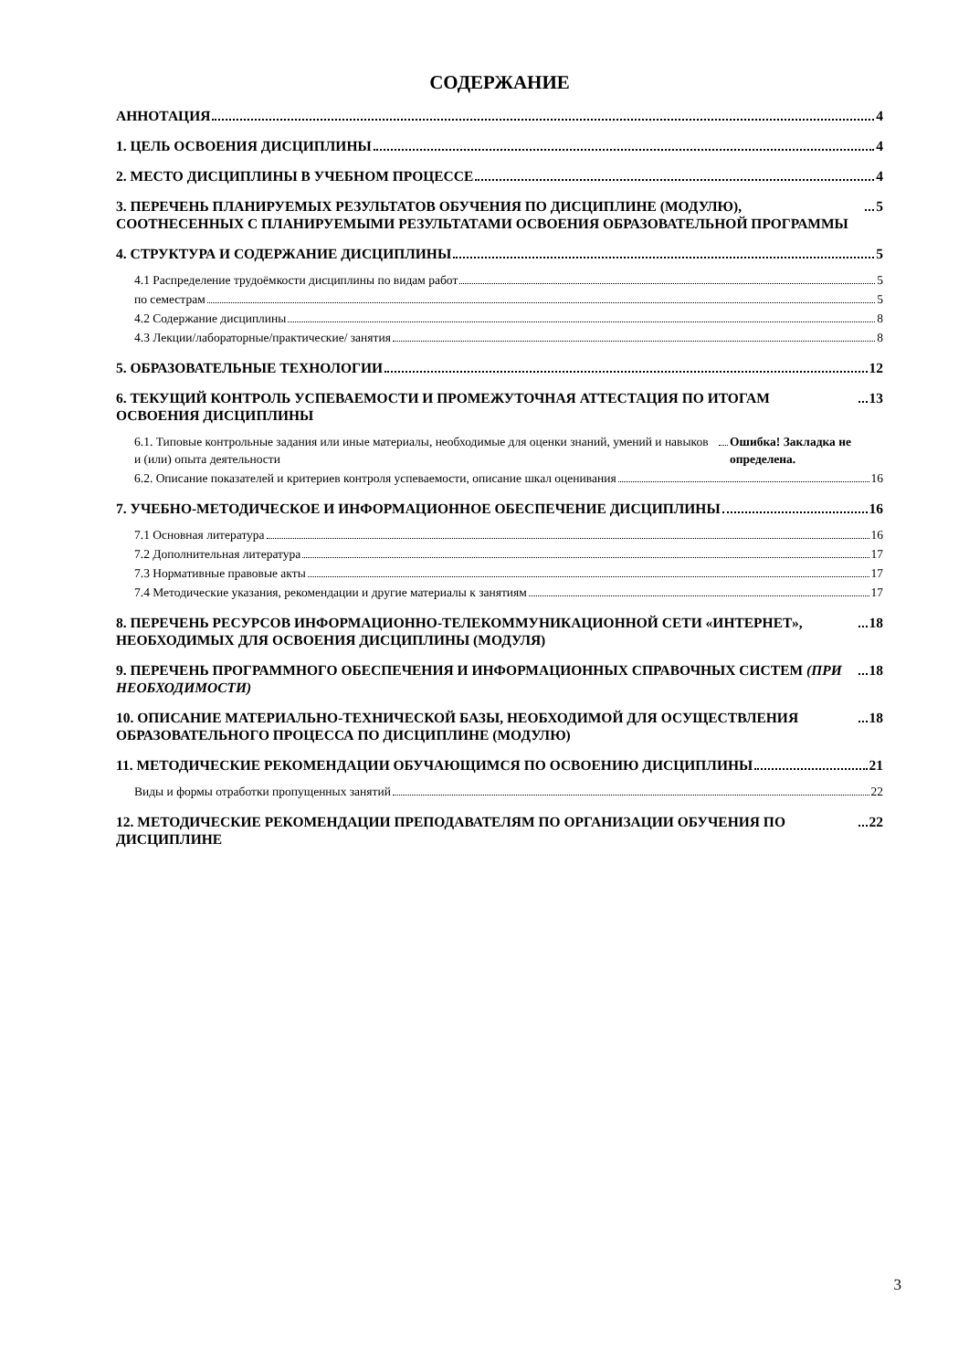СОДЕРЖАНИЕ
АННОТАЦИЯ 4
1. ЦЕЛЬ ОСВОЕНИЯ ДИСЦИПЛИНЫ 4
2. МЕСТО ДИСЦИПЛИНЫ В УЧЕБНОМ ПРОЦЕССЕ 4
3. ПЕРЕЧЕНЬ ПЛАНИРУЕМЫХ РЕЗУЛЬТАТОВ ОБУЧЕНИЯ ПО ДИСЦИПЛИНЕ (МОДУЛЮ), СООТНЕСЕННЫХ С ПЛАНИРУЕМЫМИ РЕЗУЛЬТАТАМИ ОСВОЕНИЯ ОБРАЗОВАТЕЛЬНОЙ ПРОГРАММЫ 5
4. СТРУКТУРА И СОДЕРЖАНИЕ ДИСЦИПЛИНЫ 5
4.1 Распределение трудоёмкости дисциплины по видам работ 5
по семестрам 5
4.2 Содержание дисциплины 8
4.3 Лекции/лабораторные/практические/ занятия 8
5. ОБРАЗОВАТЕЛЬНЫЕ ТЕХНОЛОГИИ 12
6. ТЕКУЩИЙ КОНТРОЛЬ УСПЕВАЕМОСТИ И ПРОМЕЖУТОЧНАЯ АТТЕСТАЦИЯ ПО ИТОГАМ ОСВОЕНИЯ ДИСЦИПЛИНЫ 13
6.1. Типовые контрольные задания или иные материалы, необходимые для оценки знаний, умений и навыков и (или) опыта деятельности Ошибка! Закладка не определена.
6.2. Описание показателей и критериев контроля успеваемости, описание шкал оценивания 16
7. УЧЕБНО-МЕТОДИЧЕСКОЕ И ИНФОРМАЦИОННОЕ ОБЕСПЕЧЕНИЕ ДИСЦИПЛИНЫ 16
7.1 Основная литература 16
7.2 Дополнительная литература 17
7.3 Нормативные правовые акты 17
7.4 Методические указания, рекомендации и другие материалы к занятиям 17
8. ПЕРЕЧЕНЬ РЕСУРСОВ ИНФОРМАЦИОННО-ТЕЛЕКОММУНИКАЦИОННОЙ СЕТИ «ИНТЕРНЕТ», НЕОБХОДИМЫХ ДЛЯ ОСВОЕНИЯ ДИСЦИПЛИНЫ (МОДУЛЯ) 18
9. ПЕРЕЧЕНЬ ПРОГРАММНОГО ОБЕСПЕЧЕНИЯ И ИНФОРМАЦИОННЫХ СПРАВОЧНЫХ СИСТЕМ (ПРИ НЕОБХОДИМОСТИ) 18
10. ОПИСАНИЕ МАТЕРИАЛЬНО-ТЕХНИЧЕСКОЙ БАЗЫ, НЕОБХОДИМОЙ ДЛЯ ОСУЩЕСТВЛЕНИЯ ОБРАЗОВАТЕЛЬНОГО ПРОЦЕССА ПО ДИСЦИПЛИНЕ (МОДУЛЮ) 18
11. МЕТОДИЧЕСКИЕ РЕКОМЕНДАЦИИ ОБУЧАЮЩИМСЯ ПО ОСВОЕНИЮ ДИСЦИПЛИНЫ 21
Виды и формы отработки пропущенных занятий 22
12. МЕТОДИЧЕСКИЕ РЕКОМЕНДАЦИИ ПРЕПОДАВАТЕЛЯМ ПО ОРГАНИЗАЦИИ ОБУЧЕНИЯ ПО ДИСЦИПЛИНЕ 22
3